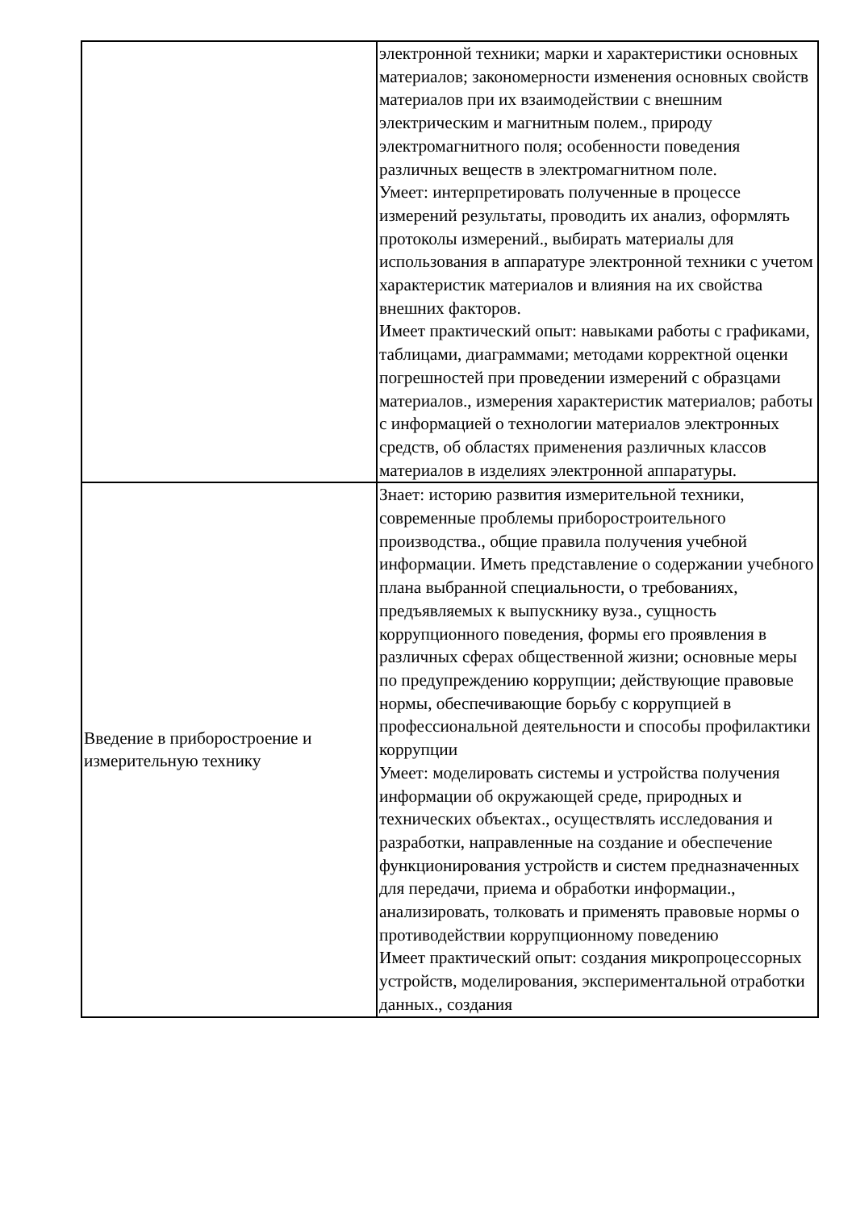| | электронной техники; марки и характеристики основных материалов; закономерности изменения основных свойств материалов при их взаимодействии с внешним электрическим и магнитным полем., природу электромагнитного поля; особенности поведения различных веществ в электромагнитном поле. Умеет: интерпретировать полученные в процессе измерений результаты, проводить их анализ, оформлять протоколы измерений., выбирать материалы для использования в аппаратуре электронной техники с учетом характеристик материалов и влияния на их свойства внешних факторов. Имеет практический опыт: навыками работы с графиками, таблицами, диаграммами; методами корректной оценки погрешностей при проведении измерений с образцами материалов., измерения характеристик материалов; работы с информацией о технологии материалов электронных средств, об областях применения различных классов материалов в изделиях электронной аппаратуры. |
| Введение в приборостроение и измерительную технику | Знает: историю развития измерительной техники, современные проблемы приборостроительного производства., общие правила получения учебной информации. Иметь представление о содержании учебного плана выбранной специальности, о требованиях, предъявляемых к выпускнику вуза., сущность коррупционного поведения, формы его проявления в различных сферах общественной жизни; основные меры по предупреждению коррупции; действующие правовые нормы, обеспечивающие борьбу с коррупцией в профессиональной деятельности и способы профилактики коррупции Умеет: моделировать системы и устройства получения информации об окружающей среде, природных и технических объектах., осуществлять исследования и разработки, направленные на создание и обеспечение функционирования устройств и систем предназначенных для передачи, приема и обработки информации., анализировать, толковать и применять правовые нормы о противодействии коррупционному поведению Имеет практический опыт: создания микропроцессорных устройств, моделирования, экспериментальной отработки данных., создания |